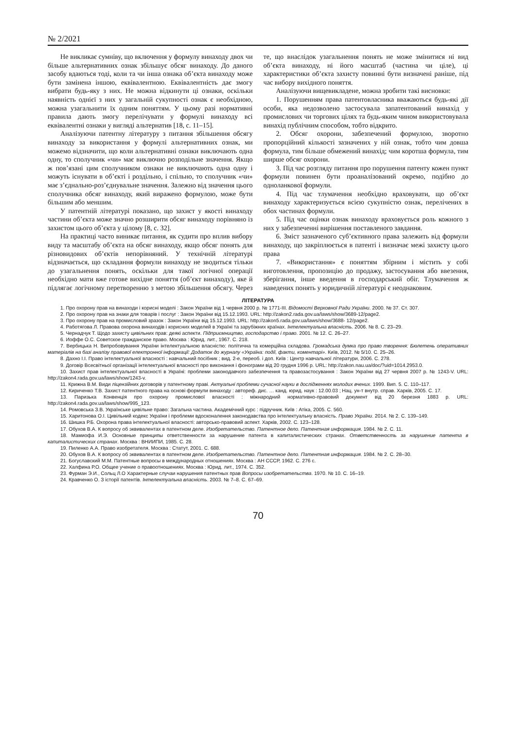№ 2/2021
Не викликає сумніву, що включення у формулу винаходу двох чи більше альтернативних ознак збільшує обсяг винаходу. До даного засобу вдаються тоді, коли та чи інша ознака об’єкта винаходу може бути замінена іншою, еквівалентною. Еквівалентність дає змогу вибрати будь-яку з них. Не можна відкинути ці ознаки, оскільки наявність однієї з них у загальній сукупності ознак є необхідною, можна узагальнити їх одним поняттям. У цьому разі нормативні правила дають змогу перелічувати у формулі винаходу всі еквівалентні ознаки у вигляді альтернатив [18, с. 11–15].
Аналізуючи патентну літературу з питання збільшення обсягу винаходу за використання у формулі альтернативних ознак, ми можемо відзначити, що коли альтернативні ознаки виключають одна одну, то сполучник «чи» має виключно розподільне значення. Якщо ж пов’язані цим сполучником ознаки не виключають одна одну і можуть існувати в об’єкті і роздільно, і спільно, то сполучник «чи» має з’єднально-роз’єднувальне значення. Залежно від значення цього сполучника обсяг винаходу, який виражено формулою, може бути більшим або меншим.
У патентній літературі показано, що захист у якості винаходу частини об’єкта може значно розширити обсяг винаходу порівняно із захистом цього об’єкта у цілому [8, с. 32].
На практиці часто виникає питання, як судити про вплив вибору виду та масштабу об’єкта на обсяг винаходу, якщо обсяг понять для різновидових об’єктів непорівняний. У технічній літературі відзначається, що складання формули винаходу не зводиться тільки до узагальнення понять, оскільки для такої логічної операції необхідно мати вже готове вихідне поняття (об’єкт винаходу), яке й підлягає логічному перетворенню з метою збільшення обсягу. Через те, що внаслідок узагальнення понять не може змінитися ні вид об’єкта винаходу, ні його масштаб (частина чи ціле), ці характеристики об’єкта захисту повинні бути визначені раніше, під час вибору вихідного поняття.
Аналізуючи вищевикладене, можна зробити такі висновки:
1. Порушенням права патентовласника вважаються будь-які дії особи, яка недозволено застосувала запатентований винахід у промислових чи торгових цілях та будь-яким чином використовувала винахід публічним способом, тобто відкрито.
2. Обсяг охорони, забезпечений формулою, зворотно пропорційний кількості зазначених у ній ознак, тобто чим довша формула, тим більше обмежений винахід; чим коротша формула, тим ширше обсяг охорони.
3. Під час розгляду питання про порушення патенту кожен пункт формули повинен бути проаналізований окремо, подібно до одноланкової формули.
4. Під час тлумачення необхідно враховувати, що об’єкт винаходу характеризується всією сукупністю ознак, перелічених в обох частинах формули.
5. Під час оцінки ознак винаходу враховується роль кожного з них у забезпеченні вирішення поставленого завдання.
6. Зміст зазначеного суб’єктивного права залежить від формули винаходу, що закріплюється в патенті і визначає межі захисту цього права
7. «Використання» є поняттям збірним і містить у собі виготовлення, пропозицію до продажу, застосування або ввезення, зберігання, інше введення в господарський обіг. Тлумачення ж наведених понять у юридичній літературі є неоднаковим.
ЛІТЕРАТУРА
1. Про охорону прав на винаходи і корисні моделі : Закон України від 1 червня 2000 р. № 1771-ІІІ. Відомості Верховної Ради України. 2000. № 37. Ст. 307.
2. Про охорону прав на знаки для товарів і послуг : Закон України від 15.12.1993. URL: http://zakon2.rada.gov.ua/laws/show/3689-12/page2.
3. Про охорону прав на промисловий зразок : Закон України від 15.12.1993. URL: http://zakon5.rada.gov.ua/laws/show/3688- 12/page2.
4. Работягова Л. Правова охорона винаходів і корисних моделей в Україні та зарубіжних країнах. Інтелектуальна власність. 2006. № 8. С. 23–29.
5. Чернадчук Т. Щодо захисту цивільних прав: деякі аспекти. Підприємництво, господарство і право. 2001. № 12. С. 26–27.
6. Иоффе О.С. Советское гражданское право. Москва : Юрид. лит., 1967. С. 218.
7. Вербицька Н. Випробовування України інтелектуальною власністю: політична та комерційна складова. Громадська думка про право творення: Бюлетень оперативних матеріалів на базі аналізу правової електронної інформації: Додаток до журналу «Україна: події, факти, коментарі». Київ, 2012. № 5/10. С. 25–26.
8. Дахно І.І. Право інтелектуальної власності : навчальний посібник ; вид. 2-е, переоб. і доп. Київ : Центр навчальної літератури, 2006. С. 278.
9. Договір Всесвітньої організації інтелектуальної власності про виконання і фонограми від 20 грудня 1996 р. URL: http://zakon.nau.ua/doc/?uid=1014.2953.0.
10. Захист прав інтелектуальної власності в Україні: проблеми законодавчого забезпечення та правозастосування : Закон України від 27 червня 2007 р. № 1243-V. URL: http://zakon4.rada.gov.ua/laws/show/1243-v.
11. Крижна В.М. Види ліцензійних договорів у патентному праві. Актуальні проблеми сучасної науки в дослідженнях молодих вчених. 1999. Вип. 5. С. 110–117.
12. Кириченко Т.В. Захист патентного права на основі формули винаходу : автореф. дис. … канд. юрид. наук : 12.00.03 ; Нац. ун-т внутр. справ. Харків, 2005. С. 17.
13. Паризька Конвенція про охорону промислової власності : міжнародний нормативно-правовий документ від 20 березня 1883 р. URL: http://zakon4.rada.gov.ua/laws/show/995_123.
14. Ромовська З.В. Українське цивільне право: Загальна частина. Академічний курс : підручник. Київ : Атіка, 2005. С. 560.
15. Харитонова О.І. Цивільний кодекс України і проблеми вдосконалення законодавства про інтелектуальну власність. Право України. 2014. № 2. С. 139–149.
16. Шишка Р.Б. Охорона права інтелектуальної власності: авторсько-правовий аспект. Харків, 2002. С. 123–128.
17. Обухов В.А. К вопросу об эквивалентах в патентном деле. Изобретательство. Патентное дело. Патентная информация. 1984. № 2. С. 11.
18. Мамиофа И.Э. Основные принципы ответственности за нарушение патента в капиталистических странах. Ответственность за нарушение патента в капиталистических странах. Москва : ВНИИПИ, 1985. С. 28.
19. Пиленко А.А. Право изобретателя. Москва : Статут, 2001. С. 688.
20. Обухов В.А. К вопросу об эквивалентах в патентном деле. Изобретательство. Патентное дело. Патентная информация. 1984. № 2. С. 28–30.
21. Богуславский М.М. Патентные вопросы в международных отношениях. Москва : АН СССР, 1962. С. 276 с.
22. Халфина Р.О. Общее учение о правоотношениях. Москва : Юрид. лит., 1974. С. 352.
23. Фурман Э.И., Сольц Л.О Характерные случаи нарушения патентных прав Вопросы изобретательства. 1970. № 10. С. 16–19.
24. Кравченко О. З історії патентів. Інтелектуальна власність. 2003. № 7–8. С. 67–69.
70